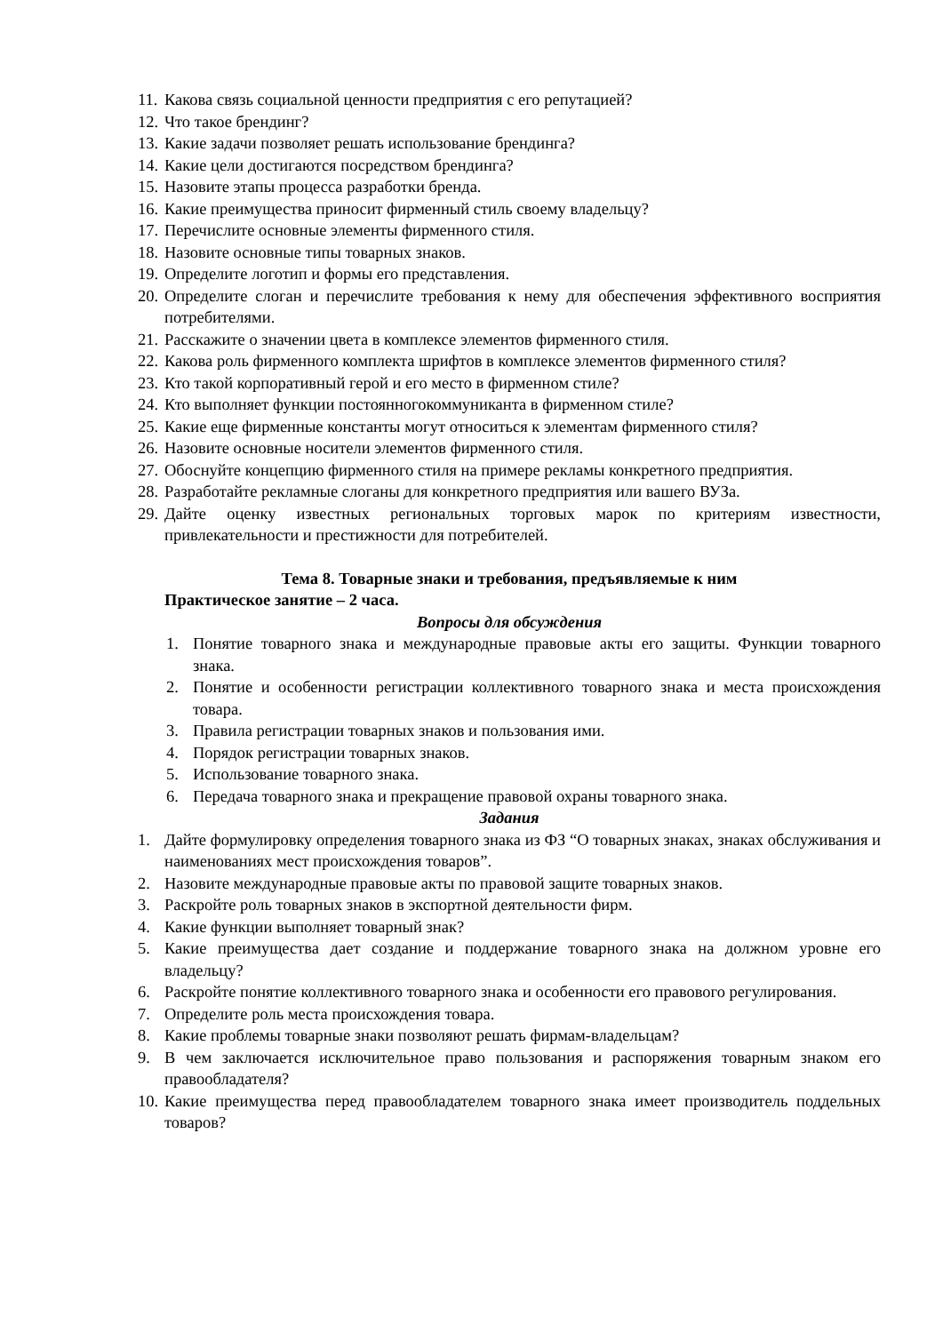11. Какова связь социальной ценности предприятия с его репутацией?
12. Что такое брендинг?
13. Какие задачи позволяет решать использование брендинга?
14. Какие цели достигаются посредством брендинга?
15. Назовите этапы процесса разработки бренда.
16. Какие преимущества приносит фирменный стиль своему владельцу?
17. Перечислите основные элементы фирменного стиля.
18. Назовите основные типы товарных знаков.
19. Определите логотип и формы его представления.
20. Определите слоган и перечислите требования к нему для обеспечения эффективного восприятия потребителями.
21. Расскажите о значении цвета в комплексе элементов фирменного стиля.
22. Какова роль фирменного комплекта шрифтов в комплексе элементов фирменного стиля?
23. Кто такой корпоративный герой и его место в фирменном стиле?
24. Кто выполняет функции постоянногокоммуниканта в фирменном стиле?
25. Какие еще фирменные константы могут относиться к элементам фирменного стиля?
26. Назовите основные носители элементов фирменного стиля.
27. Обоснуйте концепцию фирменного стиля на примере рекламы конкретного предприятия.
28. Разработайте рекламные слоганы для конкретного предприятия или вашего ВУЗа.
29. Дайте оценку известных региональных торговых марок по критериям известности, привлекательности и престижности для потребителей.
Тема 8. Товарные знаки и требования, предъявляемые к ним
Практическое занятие – 2 часа.
Вопросы для обсуждения
1. Понятие товарного знака и международные правовые акты его защиты. Функции товарного знака.
2. Понятие и особенности регистрации коллективного товарного знака и места происхождения товара.
3. Правила регистрации товарных знаков и пользования ими.
4. Порядок регистрации товарных знаков.
5. Использование товарного знака.
6. Передача товарного знака и прекращение правовой охраны товарного знака.
Задания
1. Дайте формулировку определения товарного знака из ФЗ “О товарных знаках, знаках обслуживания и наименованиях мест происхождения товаров”.
2. Назовите международные правовые акты по правовой защите товарных знаков.
3. Раскройте роль товарных знаков в экспортной деятельности фирм.
4. Какие функции выполняет товарный знак?
5. Какие преимущества дает создание и поддержание товарного знака на должном уровне его владельцу?
6. Раскройте понятие коллективного товарного знака и особенности его правового регулирования.
7. Определите роль места происхождения товара.
8. Какие проблемы товарные знаки позволяют решать фирмам-владельцам?
9. В чем заключается исключительное право пользования и распоряжения товарным знаком его правообладателя?
10. Какие преимущества перед правообладателем товарного знака имеет производитель поддельных товаров?